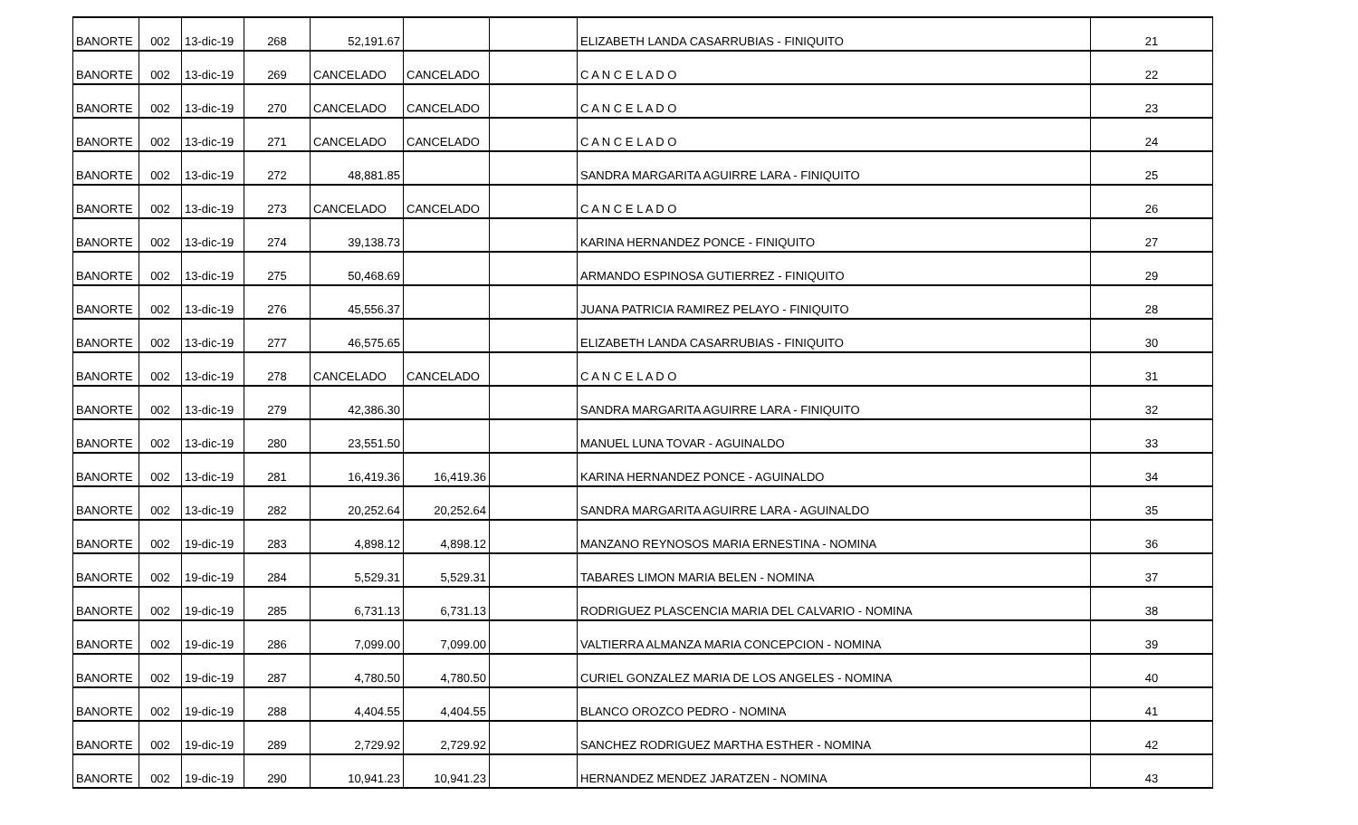| BANORTE | 002 | 13-dic-19 | 268 | 52,191.67 | | | ELIZABETH LANDA CASARRUBIAS - FINIQUITO | 21 |
| BANORTE | 002 | 13-dic-19 | 269 | CANCELADO | CANCELADO | | C A N C E L A D O | 22 |
| BANORTE | 002 | 13-dic-19 | 270 | CANCELADO | CANCELADO | | C A N C E L A D O | 23 |
| BANORTE | 002 | 13-dic-19 | 271 | CANCELADO | CANCELADO | | C A N C E L A D O | 24 |
| BANORTE | 002 | 13-dic-19 | 272 | 48,881.85 | | | SANDRA MARGARITA AGUIRRE LARA - FINIQUITO | 25 |
| BANORTE | 002 | 13-dic-19 | 273 | CANCELADO | CANCELADO | | C A N C E L A D O | 26 |
| BANORTE | 002 | 13-dic-19 | 274 | 39,138.73 | | | KARINA HERNANDEZ PONCE - FINIQUITO | 27 |
| BANORTE | 002 | 13-dic-19 | 275 | 50,468.69 | | | ARMANDO ESPINOSA GUTIERREZ - FINIQUITO | 29 |
| BANORTE | 002 | 13-dic-19 | 276 | 45,556.37 | | | JUANA PATRICIA RAMIREZ PELAYO - FINIQUITO | 28 |
| BANORTE | 002 | 13-dic-19 | 277 | 46,575.65 | | | ELIZABETH LANDA CASARRUBIAS - FINIQUITO | 30 |
| BANORTE | 002 | 13-dic-19 | 278 | CANCELADO | CANCELADO | | C A N C E L A D O | 31 |
| BANORTE | 002 | 13-dic-19 | 279 | 42,386.30 | | | SANDRA MARGARITA AGUIRRE LARA - FINIQUITO | 32 |
| BANORTE | 002 | 13-dic-19 | 280 | 23,551.50 | | | MANUEL LUNA TOVAR - AGUINALDO | 33 |
| BANORTE | 002 | 13-dic-19 | 281 | 16,419.36 | 16,419.36 | | KARINA HERNANDEZ PONCE - AGUINALDO | 34 |
| BANORTE | 002 | 13-dic-19 | 282 | 20,252.64 | 20,252.64 | | SANDRA MARGARITA AGUIRRE LARA - AGUINALDO | 35 |
| BANORTE | 002 | 19-dic-19 | 283 | 4,898.12 | 4,898.12 | | MANZANO REYNOSOS MARIA ERNESTINA - NOMINA | 36 |
| BANORTE | 002 | 19-dic-19 | 284 | 5,529.31 | 5,529.31 | | TABARES LIMON MARIA BELEN - NOMINA | 37 |
| BANORTE | 002 | 19-dic-19 | 285 | 6,731.13 | 6,731.13 | | RODRIGUEZ PLASCENCIA MARIA DEL CALVARIO - NOMINA | 38 |
| BANORTE | 002 | 19-dic-19 | 286 | 7,099.00 | 7,099.00 | | VALTIERRA ALMANZA MARIA CONCEPCION - NOMINA | 39 |
| BANORTE | 002 | 19-dic-19 | 287 | 4,780.50 | 4,780.50 | | CURIEL GONZALEZ MARIA DE LOS ANGELES - NOMINA | 40 |
| BANORTE | 002 | 19-dic-19 | 288 | 4,404.55 | 4,404.55 | | BLANCO OROZCO PEDRO - NOMINA | 41 |
| BANORTE | 002 | 19-dic-19 | 289 | 2,729.92 | 2,729.92 | | SANCHEZ RODRIGUEZ MARTHA ESTHER - NOMINA | 42 |
| BANORTE | 002 | 19-dic-19 | 290 | 10,941.23 | 10,941.23 | | HERNANDEZ MENDEZ JARATZEN - NOMINA | 43 |